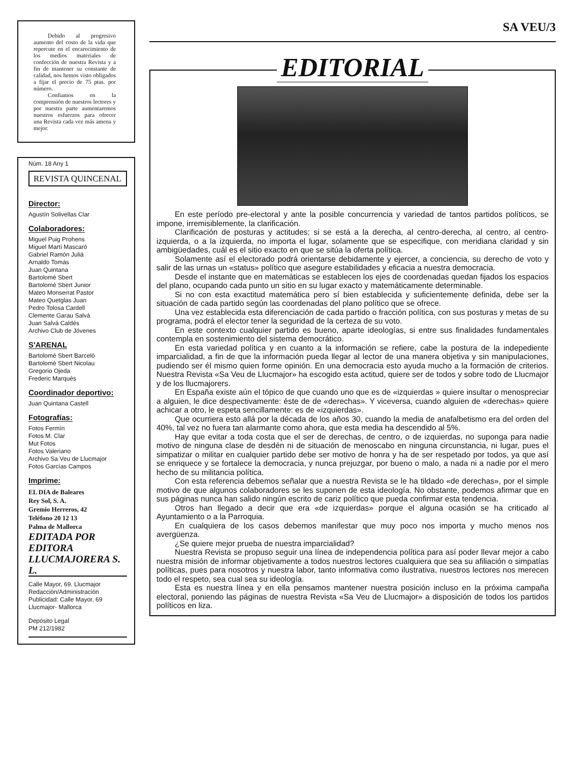Debido al progresivo aumento del costo de la vida que repercute en el encarecimiento de los medios materiales de confección de nuestra Revista y a fin de mantener su constante de calidad, nos hemos visto obligados a fijar el precio de 75 ptas. por número.
Confiamos en la comprensión de nuestros lectores y por nuestra parte aumentaremos nuestros esfuerzos para ofrecer una Revista cada vez más amena y mejor.
Núm. 18 Any 1
REVISTA QUINCENAL
Director:
Agustín Solivellas Clar
Colaboradores:
Miguel Puig Prohens
Miguel Martí Mascaró
Gabriel Ramón Juliá
Arnaldo Tomás
Juan Quintana
Bartolomé Sbert
Bartolomé Sbert Junior
Mateo Monserrat Pastor
Mateo Quetglas Juan
Pedro Tolosa Cardell
Clemente Garau Salvá
Juan Salvá Caldés
Archivo Club de Jóvenes
S'ARENAL
Bartolomé Sbert Barceló
Bartolomé Sbert Nicolau
Gregorio Ojeda
Frederic Marqués
Coordinador deportivo:
Juan Quintana Castell
Fotografías:
Fotos Fermín
Fotos M. Clar
Mut Fotos
Fotos Valeriano
Archivo Sa Veu de Llucmajor
Fotos Garcías Campos
Imprime:
EL DIA de Baleares
Rey Sol, S. A.
Gremio Herreros, 42
Teléfono 20 12 13
Palma de Mallorca
EDITADA POR EDITORA LLUCMAJORERA S. L.
Calle Mayor, 69. Llucmajor
Redacción/Administración
Publicidad: Calle Mayor, 69
Llucmajor- Mallorca
Depósito Legal
PM 212/1982
SA VEU/3
EDITORIAL
En este período pre-electoral y ante la posible concurrencia y variedad de tantos partidos políticos, se impone, irremisiblemente, la clarificación.
Clarificación de posturas y actitudes; si se está a la derecha, al centro-derecha, al centro, al centro-izquierda, o a la izquierda, no importa el lugar, solamente que se especifique, con meridiana claridad y sin ambigüedades, cuál es el sitio exacto en que se sitúa la oferta política.
Solamente así el electorado podrá orientarse debidamente y ejercer, a conciencia, su derecho de voto y salir de las urnas un «status» político que asegure estabilidades y eficacia a nuestra democracia.
Desde el instante que en matemáticas se establecen los ejes de coordenadas quedan fijados los espacios del plano, ocupando cada punto un sitio en su lugar exacto y matemáticamente determinable.
Si no con esta exactitud matemática pero sí bien establecida y suficientemente definida, debe ser la situación de cada partido según las coordenadas del plano político que se ofrece.
Una vez establecida esta diferenciación de cada partido o fracción política, con sus posturas y metas de su programa, podrá el elector tener la seguridad de la certeza de su voto.
En este contexto cualquier partido es bueno, aparte ideologías, si entre sus finalidades fundamentales contempla en sostenimiento del sistema democrático.
En esta variedad política y en cuanto a la información se refiere, cabe la postura de la indepediente imparcialidad, a fin de que la información pueda llegar al lector de una manera objetiva y sin manipulaciones, pudiendo ser él mismo quien forme opinión. En una democracia esto ayuda mucho a la formación de criterios. Nuestra Revista «Sa Veu de Llucmajor» ha escogido esta actitud, quiere ser de todos y sobre todo de Llucmajor y de los llucmajorers.
En España existe aún el tópico de que cuando uno que es de «izquierdas » quiere insultar o menospreciar a alguien, le dice despectivamente: éste de de «derechas». Y viceversa, cuando alguien de «derechas» quiere achicar a otro, le espeta sencillamente: es de «izquierdas».
Que ocurriera esto allá por la década de los años 30, cuando la media de anafalbetismo era del orden del 40%, tal vez no fuera tan alarmante como ahora, que esta media ha descendido al 5%.
Hay que evitar a toda costa que el ser de derechas, de centro, o de izquierdas, no suponga para nadie motivo de ninguna clase de desdén ni de situación de menoscabo en ninguna circunstancia, ni lugar, pues el simpatizar o militar en cualquier partido debe ser motivo de honra y ha de ser respetado por todos, ya que así se enriquece y se fortalece la democracia, y nunca prejuzgar, por bueno o malo, a nada ni a nadie por el mero hecho de su militancia política.
Con esta referencia debemos señalar que a nuestra Revista se le ha tildado «de derechas», por el simple motivo de que algunos colaboradores se les suponen de esta ideología. No obstante, podemos afirmar que en sus páginas nunca han salido ningún escrito de cariz político que pueda confirmar esta tendencia.
Otros han llegado a decir que era «de izquierdas» porque el alguna ocasión se ha criticado al Ayuntamiento o a la Parroquia.
En cualquiera de los casos debemos manifestar que muy poco nos importa y mucho menos nos avergüenza.
¿Se quiere mejor prueba de nuestra imparcialidad?
Nuestra Revista se propuso seguir una línea de independencia política para así poder llevar mejor a cabo nuestra misión de informar objetivamente a todos nuestros lectores cualquiera que sea su afiliación o simpatías políticas, pues para nosotros y nuestra labor, tanto informativa como ilustrativa, nuestros lectores nos merecen todo el respeto, sea cual sea su ideología.
Esta es nuestra línea y en ella pensamos mantener nuestra posición incluso en la próxima campaña electoral, poniendo las páginas de nuestra Revista «Sa Veu de Llucmajor» a disposición de todos los partidos políticos en liza.